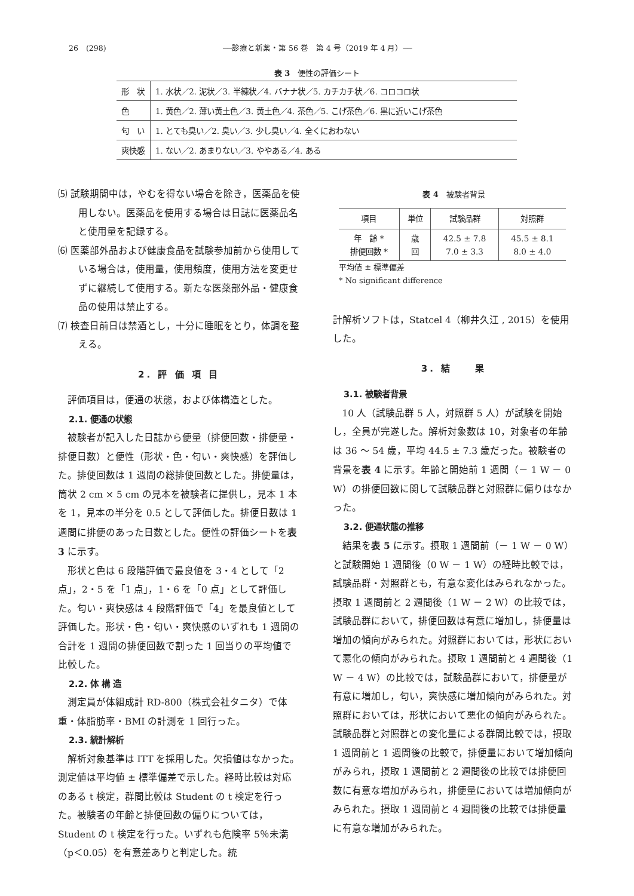26　(298) ──診療と新薬・第 56 巻　第 4 号（2019 年 4 月）──
表 3　便性の評価シート
| 形 状 | 1. 水状／2. 泥状／3. 半練状／4. バナナ状／5. カチカチ状／6. コロコロ状 |
| 色 | 1. 黄色／2. 薄い黄土色／3. 黄土色／4. 茶色／5. こげ茶色／6. 黒に近いこげ茶色 |
| 匂 い | 1. とても臭い／2. 臭い／3. 少し臭い／4. 全くにおわない |
| 爽快感 | 1. ない／2. あまりない／3. ややある／4. ある |
⑸ 試験期間中は，やむを得ない場合を除き，医薬品を使用しない。医薬品を使用する場合は日誌に医薬品名と使用量を記録する。
⑹ 医薬部外品および健康食品を試験参加前から使用している場合は，使用量，使用頻度，使用方法を変更せずに継続して使用する。新たな医薬部外品・健康食品の使用は禁止する。
⑺ 検査日前日は禁酒とし，十分に睡眠をとり，体調を整える。
2. 評 価 項 目
評価項目は，便通の状態，および体構造とした。
2.1. 便通の状態
被験者が記入した日誌から便量（排便回数・排便量・排便日数）と便性（形状・色・匂い・爽快感）を評価した。排便回数は 1 週間の総排便回数とした。排便量は，筒状 2 cm × 5 cm の見本を被験者に提供し，見本 1 本を 1，見本の半分を 0.5 として評価した。排便日数は 1 週間に排便のあった日数とした。便性の評価シートを表 3 に示す。
形状と色は 6 段階評価で最良値を 3・4 として「2 点」，2・5 を「1 点」，1・6 を「0 点」として評価した。匂い・爽快感は 4 段階評価で「4」を最良値として評価した。形状・色・匂い・爽快感のいずれも 1 週間の合計を 1 週間の排便回数で割った 1 回当りの平均値で比較した。
2.2. 体 構 造
測定員が体組成計 RD-800（株式会社タニタ）で体重・体脂肪率・BMI の計測を 1 回行った。
2.3. 統計解析
解析対象基準は ITT を採用した。欠損値はなかった。測定値は平均値 ± 標準偏差で示した。経時比較は対応のある t 検定，群間比較は Student の t 検定を行った。被験者の年齢と排便回数の偏りについては，Student の t 検定を行った。いずれも危険率 5％未満（p＜0.05）を有意差ありと判定した。統
表 4　被験者背景
| 項目 | 単位 | 試験品群 | 対照群 |
| --- | --- | --- | --- |
| 年 齢 * 排便回数 * | 歳 回 | 42.5 ± 7.8 7.0 ± 3.3 | 45.5 ± 8.1 8.0 ± 4.0 |
平均値 ± 標準偏差
* No significant difference
計解析ソフトは，Statcel 4（柳井久江 , 2015）を使用した。
3. 結　　果
3.1. 被験者背景
10 人（試験品群 5 人，対照群 5 人）が試験を開始し，全員が完遂した。解析対象数は 10，対象者の年齢は 36 ～ 54 歳，平均 44.5 ± 7.3 歳だった。被験者の背景を表 4 に示す。年齢と開始前 1 週間（－ 1 W － 0 W）の排便回数に関して試験品群と対照群に偏りはなかった。
3.2. 便通状態の推移
結果を表 5 に示す。摂取 1 週間前（－ 1 W － 0 W）と試験開始 1 週間後（0 W － 1 W）の経時比較では，試験品群・対照群とも，有意な変化はみられなかった。摂取 1 週間前と 2 週間後（1 W － 2 W）の比較では，試験品群において，排便回数は有意に増加し，排便量は増加の傾向がみられた。対照群においては，形状において悪化の傾向がみられた。摂取 1 週間前と 4 週間後（1 W － 4 W）の比較では，試験品群において，排便量が有意に増加し，匂い，爽快感に増加傾向がみられた。対照群においては，形状において悪化の傾向がみられた。試験品群と対照群との変化量による群間比較では，摂取 1 週間前と 1 週間後の比較で，排便量において増加傾向がみられ，摂取 1 週間前と 2 週間後の比較では排便回数に有意な増加がみられ，排便量においては増加傾向がみられた。摂取 1 週間前と 4 週間後の比較では排便量に有意な増加がみられた。